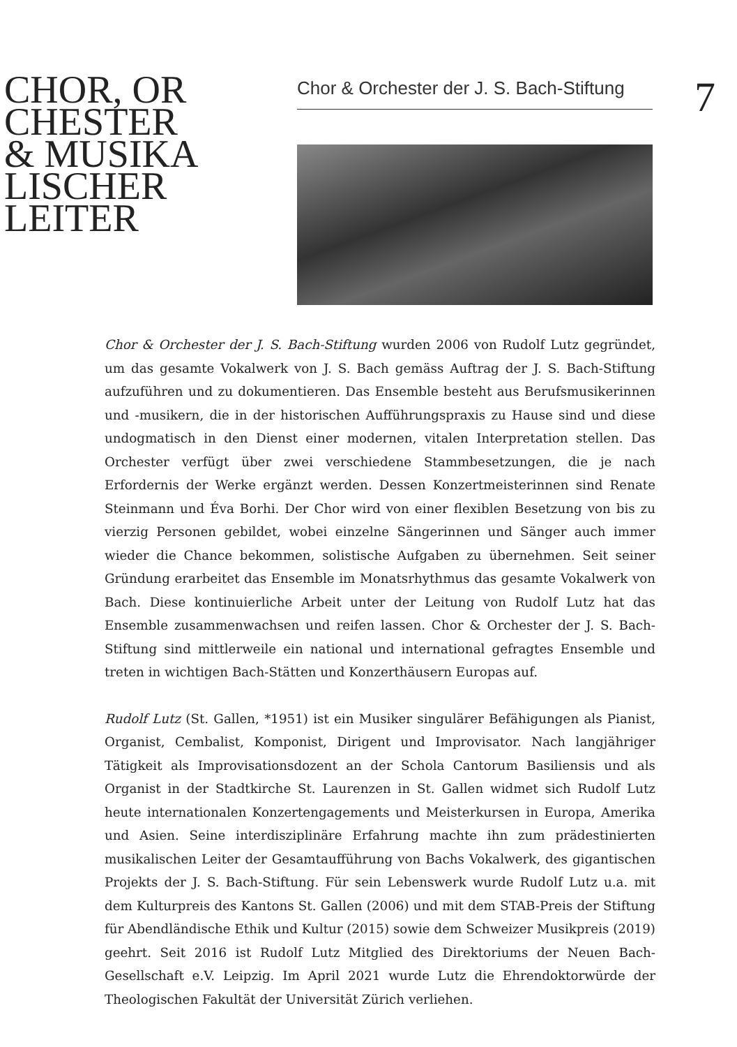CHOR, OR
CHESTER
& MUSIKA
LISCHER
LEITER
Chor & Orchester der J. S. Bach-Stiftung
7
Chor & Orchester der J. S. Bach-Stiftung wurden 2006 von Rudolf Lutz gegründet, um das gesamte Vokalwerk von J. S. Bach gemäss Auftrag der J. S. Bach-Stiftung aufzuführen und zu dokumentieren. Das Ensemble besteht aus Berufsmusikerinnen und -musikern, die in der historischen Aufführungspraxis zu Hause sind und diese undogmatisch in den Dienst einer modernen, vitalen Interpretation stellen. Das Orchester verfügt über zwei verschiedene Stammbesetzungen, die je nach Erfordernis der Werke ergänzt werden. Dessen Konzertmeisterinnen sind Renate Steinmann und Éva Borhi. Der Chor wird von einer flexiblen Besetzung von bis zu vierzig Personen gebildet, wobei einzelne Sängerinnen und Sänger auch immer wieder die Chance bekommen, solistische Aufgaben zu übernehmen. Seit seiner Gründung erarbeitet das Ensemble im Monatsrhythmus das gesamte Vokalwerk von Bach. Diese kontinuierliche Arbeit unter der Leitung von Rudolf Lutz hat das Ensemble zusammenwachsen und reifen lassen. Chor & Orchester der J. S. Bach-Stiftung sind mittlerweile ein national und international gefragtes Ensemble und treten in wichtigen Bach-Stätten und Konzerthäusern Europas auf.
Rudolf Lutz (St. Gallen, *1951) ist ein Musiker singulärer Befähigungen als Pianist, Organist, Cembalist, Komponist, Dirigent und Improvisator. Nach langjähriger Tätigkeit als Improvisationsdozent an der Schola Cantorum Basiliensis und als Organist in der Stadtkirche St. Laurenzen in St. Gallen widmet sich Rudolf Lutz heute internationalen Konzertengagements und Meisterkursen in Europa, Amerika und Asien. Seine interdisziplinäre Erfahrung machte ihn zum prädestinierten musikalischen Leiter der Gesamtaufführung von Bachs Vokalwerk, des gigantischen Projekts der J. S. Bach-Stiftung. Für sein Lebenswerk wurde Rudolf Lutz u.a. mit dem Kulturpreis des Kantons St. Gallen (2006) und mit dem STAB-Preis der Stiftung für Abendländische Ethik und Kultur (2015) sowie dem Schweizer Musikpreis (2019) geehrt. Seit 2016 ist Rudolf Lutz Mitglied des Direktoriums der Neuen Bach-Gesellschaft e.V. Leipzig. Im April 2021 wurde Lutz die Ehrendoktorwürde der Theologischen Fakultät der Universität Zürich verliehen.